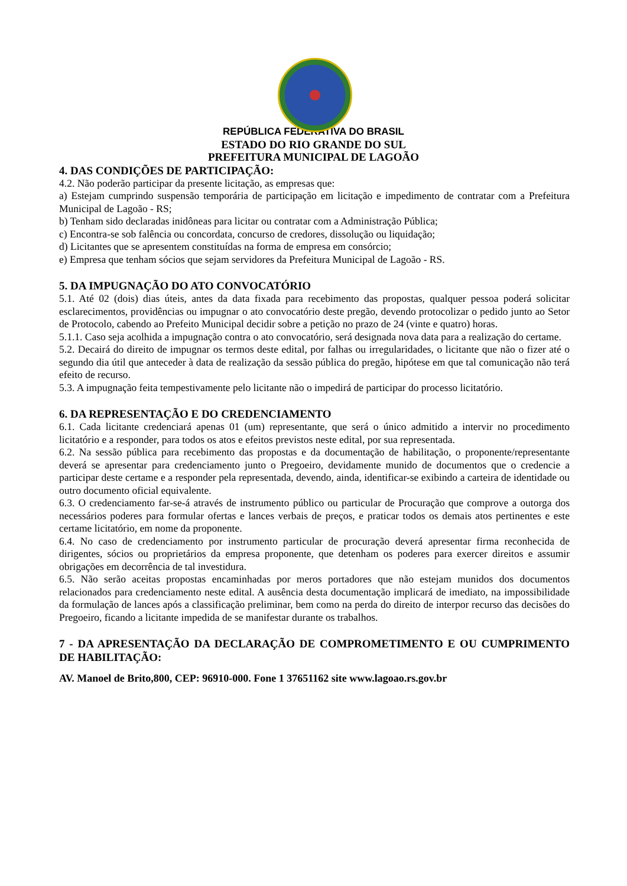REPÚBLICA FEDERATIVA DO BRASIL
ESTADO DO RIO GRANDE DO SUL
PREFEITURA MUNICIPAL DE LAGOÃO
4. DAS CONDIÇÕES DE PARTICIPAÇÃO:
4.2. Não poderão participar da presente licitação, as empresas que:
a) Estejam cumprindo suspensão temporária de participação em licitação e impedimento de contratar com a Prefeitura Municipal de Lagoão - RS;
b) Tenham sido declaradas inidôneas para licitar ou contratar com a Administração Pública;
c) Encontra-se sob falência ou concordata, concurso de credores, dissolução ou liquidação;
d) Licitantes que se apresentem constituídas na forma de empresa em consórcio;
e) Empresa que tenham sócios que sejam servidores da Prefeitura Municipal de Lagoão - RS.
5. DA IMPUGNAÇÃO DO ATO CONVOCATÓRIO
5.1. Até 02 (dois) dias úteis, antes da data fixada para recebimento das propostas, qualquer pessoa poderá solicitar esclarecimentos, providências ou impugnar o ato convocatório deste pregão, devendo protocolizar o pedido junto ao Setor de Protocolo, cabendo ao Prefeito Municipal decidir sobre a petição no prazo de 24 (vinte e quatro) horas.
5.1.1. Caso seja acolhida a impugnação contra o ato convocatório, será designada nova data para a realização do certame.
5.2. Decairá do direito de impugnar os termos deste edital, por falhas ou irregularidades, o licitante que não o fizer até o segundo dia útil que anteceder à data de realização da sessão pública do pregão, hipótese em que tal comunicação não terá efeito de recurso.
5.3. A impugnação feita tempestivamente pelo licitante não o impedirá de participar do processo licitatório.
6. DA REPRESENTAÇÃO E DO CREDENCIAMENTO
6.1. Cada licitante credenciará apenas 01 (um) representante, que será o único admitido a intervir no procedimento licitatório e a responder, para todos os atos e efeitos previstos neste edital, por sua representada.
6.2. Na sessão pública para recebimento das propostas e da documentação de habilitação, o proponente/representante deverá se apresentar para credenciamento junto o Pregoeiro, devidamente munido de documentos que o credencie a participar deste certame e a responder pela representada, devendo, ainda, identificar-se exibindo a carteira de identidade ou outro documento oficial equivalente.
6.3. O credenciamento far-se-á através de instrumento público ou particular de Procuração que comprove a outorga dos necessários poderes para formular ofertas e lances verbais de preços, e praticar todos os demais atos pertinentes e este certame licitatório, em nome da proponente.
6.4. No caso de credenciamento por instrumento particular de procuração deverá apresentar firma reconhecida de dirigentes, sócios ou proprietários da empresa proponente, que detenham os poderes para exercer direitos e assumir obrigações em decorrência de tal investidura.
6.5. Não serão aceitas propostas encaminhadas por meros portadores que não estejam munidos dos documentos relacionados para credenciamento neste edital. A ausência desta documentação implicará de imediato, na impossibilidade da formulação de lances após a classificação preliminar, bem como na perda do direito de interpor recurso das decisões do Pregoeiro, ficando a licitante impedida de se manifestar durante os trabalhos.
7 - DA APRESENTAÇÃO DA DECLARAÇÃO DE COMPROMETIMENTO E OU CUMPRIMENTO DE HABILITAÇÃO:
AV. Manoel de Brito,800, CEP: 96910-000. Fone 1 37651162 site www.lagoao.rs.gov.br